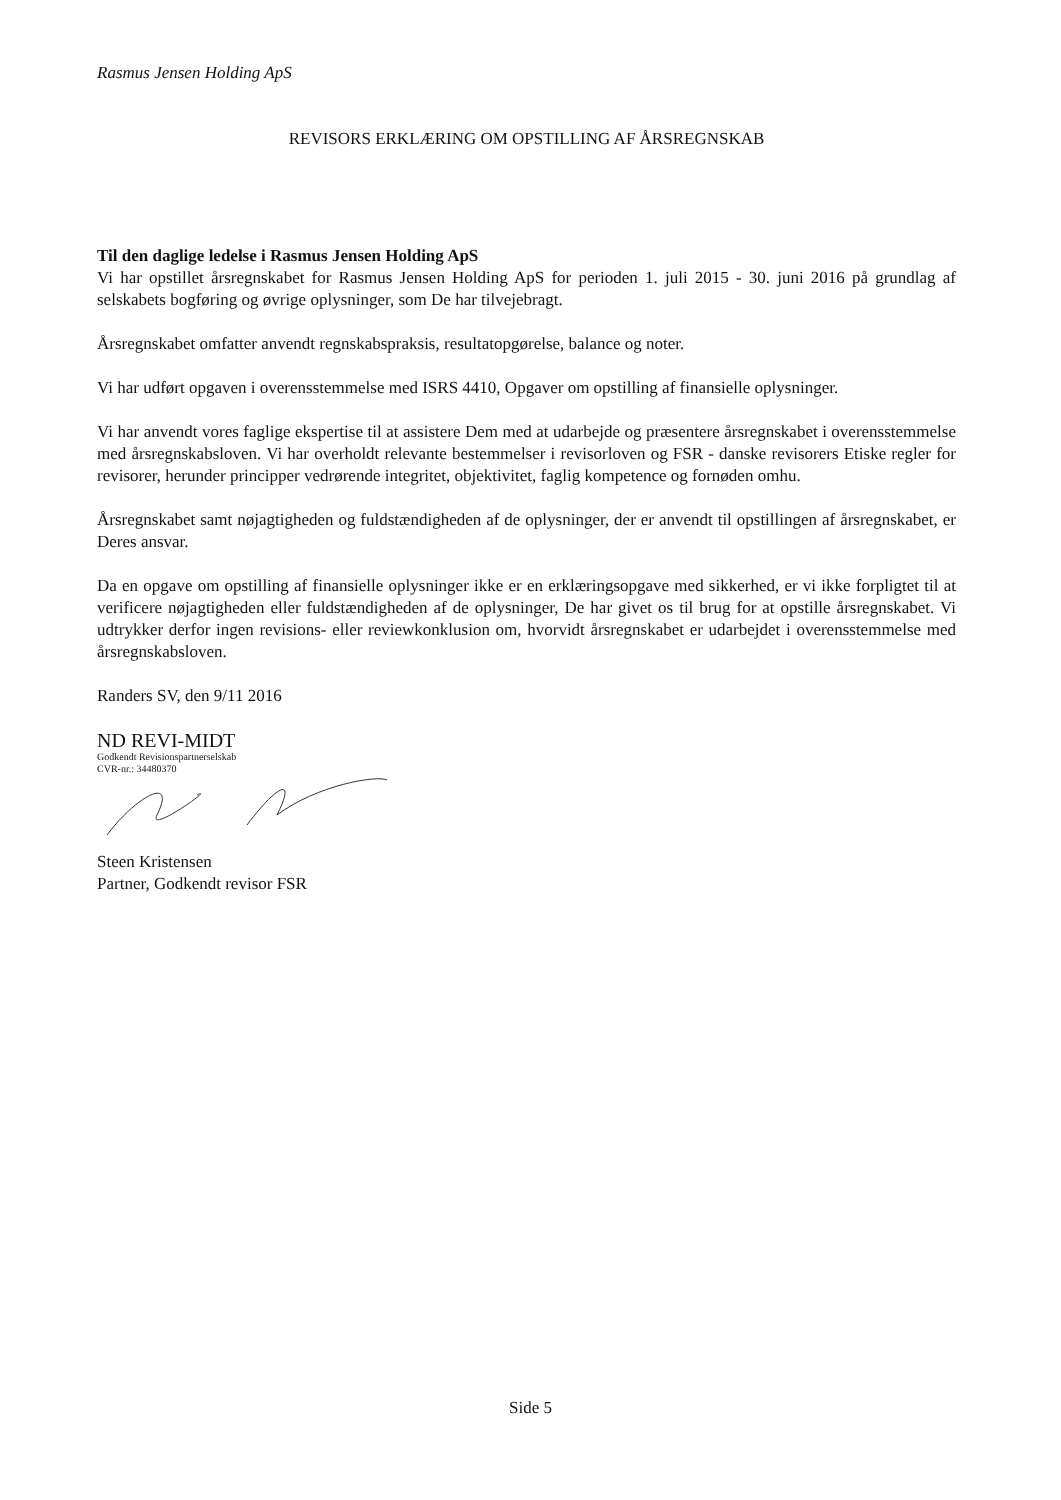Rasmus Jensen Holding ApS
REVISORS ERKLÆRING OM OPSTILLING AF ÅRSREGNSKAB
Til den daglige ledelse i Rasmus Jensen Holding ApS
Vi har opstillet årsregnskabet for Rasmus Jensen Holding ApS for perioden 1. juli 2015 - 30. juni 2016 på grundlag af selskabets bogføring og øvrige oplysninger, som De har tilvejebragt.
Årsregnskabet omfatter anvendt regnskabspraksis, resultatopgørelse, balance og noter.
Vi har udført opgaven i overensstemmelse med ISRS 4410, Opgaver om opstilling af finansielle oplysninger.
Vi har anvendt vores faglige ekspertise til at assistere Dem med at udarbejde og præsentere årsregnskabet i overensstemmelse med årsregnskabsloven. Vi har overholdt relevante bestemmelser i revisorloven og FSR - danske revisorers Etiske regler for revisorer, herunder principper vedrørende integritet, objektivitet, faglig kompetence og fornøden omhu.
Årsregnskabet samt nøjagtigheden og fuldstændigheden af de oplysninger, der er anvendt til opstillingen af årsregnskabet, er Deres ansvar.
Da en opgave om opstilling af finansielle oplysninger ikke er en erklæringsopgave med sikkerhed, er vi ikke forpligtet til at verificere nøjagtigheden eller fuldstændigheden af de oplysninger, De har givet os til brug for at opstille årsregnskabet. Vi udtrykker derfor ingen revisions- eller reviewkonklusion om, hvorvidt årsregnskabet er udarbejdet i overensstemmelse med årsregnskabsloven.
Randers SV, den 9/11 2016
ND REVI-MIDT
Godkendt Revisionspartnerselskab
CVR-nr.: 34480370
Steen Kristensen
Partner, Godkendt revisor FSR
Side 5